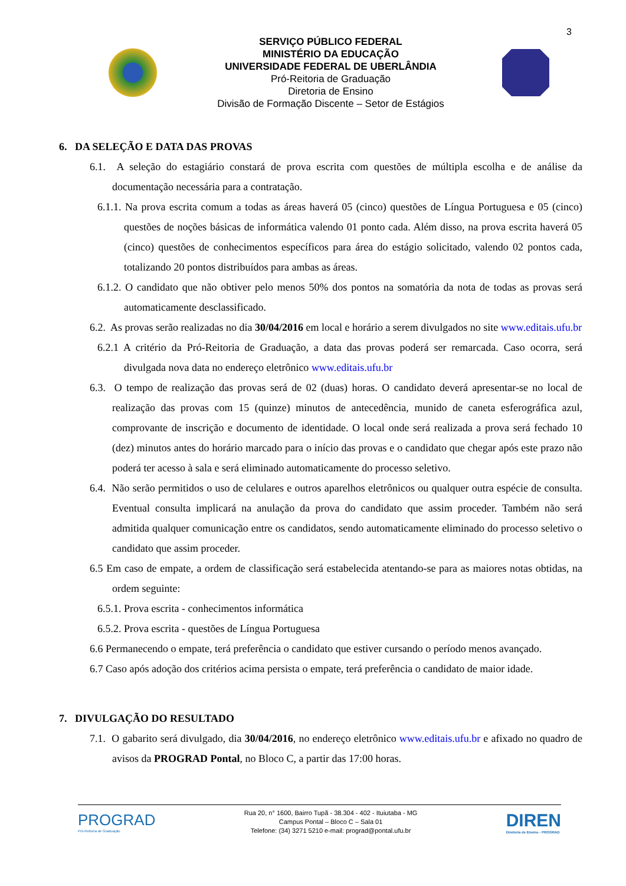3
SERVIÇO PÚBLICO FEDERAL
MINISTÉRIO DA EDUCAÇÃO
UNIVERSIDADE FEDERAL DE UBERLÂNDIA
Pró-Reitoria de Graduação
Diretoria de Ensino
Divisão de Formação Discente – Setor de Estágios
6. DA SELEÇÃO E DATA DAS PROVAS
6.1. A seleção do estagiário constará de prova escrita com questões de múltipla escolha e de análise da documentação necessária para a contratação.
6.1.1. Na prova escrita comum a todas as áreas haverá 05 (cinco) questões de Língua Portuguesa e 05 (cinco) questões de noções básicas de informática valendo 01 ponto cada. Além disso, na prova escrita haverá 05 (cinco) questões de conhecimentos específicos para área do estágio solicitado, valendo 02 pontos cada, totalizando 20 pontos distribuídos para ambas as áreas.
6.1.2. O candidato que não obtiver pelo menos 50% dos pontos na somatória da nota de todas as provas será automaticamente desclassificado.
6.2. As provas serão realizadas no dia 30/04/2016 em local e horário a serem divulgados no site www.editais.ufu.br
6.2.1 A critério da Pró-Reitoria de Graduação, a data das provas poderá ser remarcada. Caso ocorra, será divulgada nova data no endereço eletrônico www.editais.ufu.br
6.3. O tempo de realização das provas será de 02 (duas) horas. O candidato deverá apresentar-se no local de realização das provas com 15 (quinze) minutos de antecedência, munido de caneta esferográfica azul, comprovante de inscrição e documento de identidade. O local onde será realizada a prova será fechado 10 (dez) minutos antes do horário marcado para o início das provas e o candidato que chegar após este prazo não poderá ter acesso à sala e será eliminado automaticamente do processo seletivo.
6.4. Não serão permitidos o uso de celulares e outros aparelhos eletrônicos ou qualquer outra espécie de consulta. Eventual consulta implicará na anulação da prova do candidato que assim proceder. Também não será admitida qualquer comunicação entre os candidatos, sendo automaticamente eliminado do processo seletivo o candidato que assim proceder.
6.5 Em caso de empate, a ordem de classificação será estabelecida atentando-se para as maiores notas obtidas, na ordem seguinte:
6.5.1. Prova escrita - conhecimentos informática
6.5.2. Prova escrita - questões de Língua Portuguesa
6.6 Permanecendo o empate, terá preferência o candidato que estiver cursando o período menos avançado.
6.7 Caso após adoção dos critérios acima persista o empate, terá preferência o candidato de maior idade.
7. DIVULGAÇÃO DO RESULTADO
7.1. O gabarito será divulgado, dia 30/04/2016, no endereço eletrônico www.editais.ufu.br e afixado no quadro de avisos da PROGRAD Pontal, no Bloco C, a partir das 17:00 horas.
PROGRAD
Pró-Reitoria de Graduação
Rua 20, n° 1600, Bairro Tupã - 38.304 - 402 - Ituiutaba - MG
Campus Pontal – Bloco C – Sala 01
Telefone: (34) 3271 5210 e-mail: prograd@pontal.ufu.br
DIREN
Diretoria de Ensino - PROGRAD